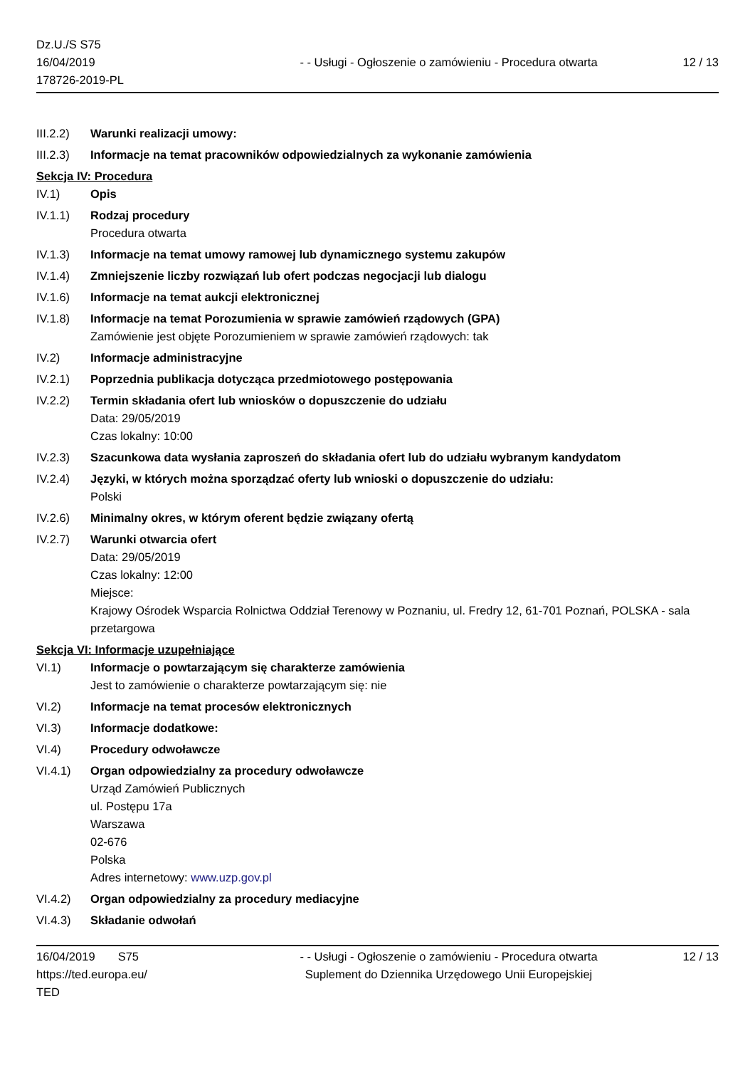Dz.U./S S75
16/04/2019
178726-2019-PL
- - Usługi - Ogłoszenie o zamówieniu - Procedura otwarta
12 / 13
III.2.2)
Warunki realizacji umowy:
III.2.3)
Informacje na temat pracowników odpowiedzialnych za wykonanie zamówienia
Sekcja IV: Procedura
IV.1) Opis
IV.1.1) Rodzaj procedury
Procedura otwarta
IV.1.3) Informacje na temat umowy ramowej lub dynamicznego systemu zakupów
IV.1.4) Zmniejszenie liczby rozwiązań lub ofert podczas negocjacji lub dialogu
IV.1.6) Informacje na temat aukcji elektronicznej
IV.1.8) Informacje na temat Porozumienia w sprawie zamówień rządowych (GPA)
Zamówienie jest objęte Porozumieniem w sprawie zamówień rządowych: tak
IV.2) Informacje administracyjne
IV.2.1) Poprzednia publikacja dotycząca przedmiotowego postępowania
IV.2.2) Termin składania ofert lub wniosków o dopuszczenie do udziału
Data: 29/05/2019
Czas lokalny: 10:00
IV.2.3) Szacunkowa data wysłania zaproszeń do składania ofert lub do udziału wybranym kandydatom
IV.2.4) Języki, w których można sporządzać oferty lub wnioski o dopuszczenie do udziału:
Polski
IV.2.6) Minimalny okres, w którym oferent będzie związany ofertą
IV.2.7) Warunki otwarcia ofert
Data: 29/05/2019
Czas lokalny: 12:00
Miejsce:
Krajowy Ośrodek Wsparcia Rolnictwa Oddział Terenowy w Poznaniu, ul. Fredry 12, 61-701 Poznań, POLSKA - sala przetargowa
Sekcja VI: Informacje uzupełniające
VI.1) Informacje o powtarzającym się charakterze zamówienia
Jest to zamówienie o charakterze powtarzającym się: nie
VI.2) Informacje na temat procesów elektronicznych
VI.3) Informacje dodatkowe:
VI.4) Procedury odwoławcze
VI.4.1) Organ odpowiedzialny za procedury odwoławcze
Urząd Zamówień Publicznych
ul. Postępu 17a
Warszawa
02-676
Polska
Adres internetowy: www.uzp.gov.pl
VI.4.2) Organ odpowiedzialny za procedury mediacyjne
VI.4.3) Składanie odwołań
16/04/2019 S75
https://ted.europa.eu/
TED
- - Usługi - Ogłoszenie o zamówieniu - Procedura otwarta
Suplement do Dziennika Urzędowego Unii Europejskiej
12 / 13